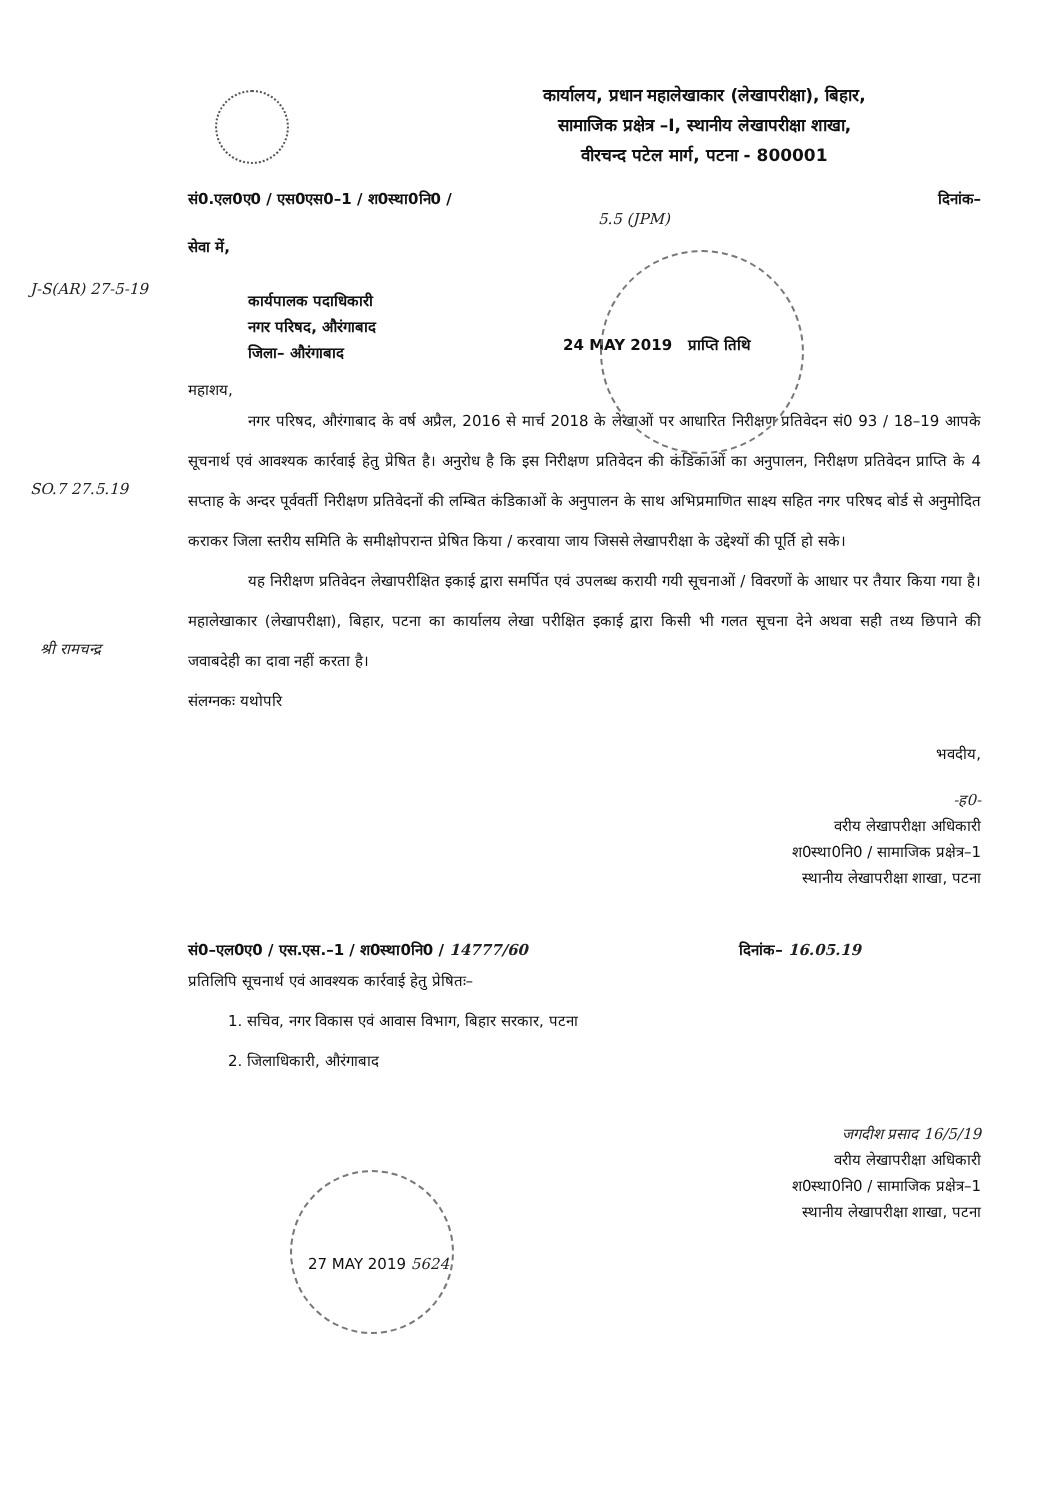कार्यालय, प्रधान महालेखाकार (लेखापरीक्षा), बिहार,
सामाजिक प्रक्षेत्र –I, स्थानीय लेखापरीक्षा शाखा,
वीरचन्द पटेल मार्ग, पटना - 800001
सं0.एल0ए0 / एस0एस0–1 / श0स्था0नि0 / दिनांक–
5.5 (JPM)
सेवा में,
कार्यपालक पदाधिकारी
नगर परिषद, औरंगाबाद
जिला– औरंगाबाद
24 MAY 2019 प्राप्ति तिथि
J-S(AR) 27-5-19
SO.7 27.5.19
श्री रामचन्द्र
महाशय,
नगर परिषद, औरंगाबाद के वर्ष अप्रैल, 2016 से मार्च 2018 के लेखाओं पर आधारित निरीक्षण प्रतिवेदन सं0 93 / 18–19 आपके सूचनार्थ एवं आवश्यक कार्रवाई हेतु प्रेषित है। अनुरोध है कि इस निरीक्षण प्रतिवेदन की कंडिकाओं का अनुपालन, निरीक्षण प्रतिवेदन प्राप्ति के 4 सप्ताह के अन्दर पूर्ववर्ती निरीक्षण प्रतिवेदनों की लम्बित कंडिकाओं के अनुपालन के साथ अभिप्रमाणित साक्ष्य सहित नगर परिषद बोर्ड से अनुमोदित कराकर जिला स्तरीय समिति के समीक्षोपरान्त प्रेषित किया / करवाया जाय जिससे लेखापरीक्षा के उद्देश्यों की पूर्ति हो सके।
यह निरीक्षण प्रतिवेदन लेखापरीक्षित इकाई द्वारा समर्पित एवं उपलब्ध करायी गयी सूचनाओं / विवरणों के आधार पर तैयार किया गया है। महालेखाकार (लेखापरीक्षा), बिहार, पटना का कार्यालय लेखा परीक्षित इकाई द्वारा किसी भी गलत सूचना देने अथवा सही तथ्य छिपाने की जवाबदेही का दावा नहीं करता है।
संलग्नकः यथोपरि
भवदीय,
-ह0-
वरीय लेखापरीक्षा अधिकारी
श0स्था0नि0 / सामाजिक प्रक्षेत्र–1
स्थानीय लेखापरीक्षा शाखा, पटना
सं0–एल0ए0 / एस.एस.–1 / श0स्था0नि0 / 14777/60 दिनांक– 16.05.19
प्रतिलिपि सूचनार्थ एवं आवश्यक कार्रवाई हेतु प्रेषितः–
1. सचिव, नगर विकास एवं आवास विभाग, बिहार सरकार, पटना
2. जिलाधिकारी, औरंगाबाद
जगदीश प्रसाद 16/5/19
वरीय लेखापरीक्षा अधिकारी
श0स्था0नि0 / सामाजिक प्रक्षेत्र–1
स्थानीय लेखापरीक्षा शाखा, पटना
27 MAY 2019 5624